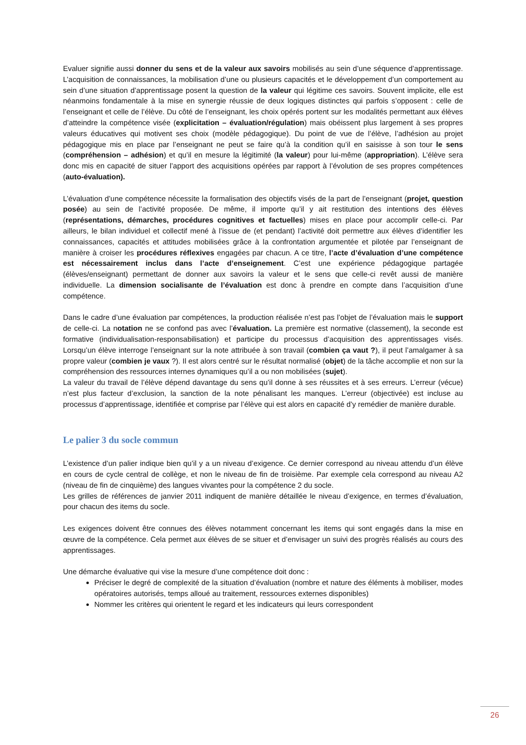Evaluer signifie aussi donner du sens et de la valeur aux savoirs mobilisés au sein d’une séquence d’apprentissage. L’acquisition de connaissances, la mobilisation d’une ou plusieurs capacités et le développement d’un comportement au sein d’une situation d’apprentissage posent la question de la valeur qui légitime ces savoirs. Souvent implicite, elle est néanmoins fondamentale à la mise en synergie réussie de deux logiques distinctes qui parfois s’opposent : celle de l’enseignant et celle de l’élève. Du côté de l’enseignant, les choix opérés portent sur les modalités permettant aux élèves d’atteindre la compétence visée (explicitation – évaluation/régulation) mais obéissent plus largement à ses propres valeurs éducatives qui motivent ses choix (modèle pédagogique). Du point de vue de l’élève, l’adhésion au projet pédagogique mis en place par l’enseignant ne peut se faire qu’à la condition qu’il en saisisse à son tour le sens (compréhension – adhésion) et qu’il en mesure la légitimité (la valeur) pour lui-même (appropriation). L’élève sera donc mis en capacité de situer l’apport des acquisitions opérées par rapport à l’évolution de ses propres compétences (auto-évaluation).
L’évaluation d’une compétence nécessite la formalisation des objectifs visés de la part de l’enseignant (projet, question posée) au sein de l’activité proposée. De même, il importe qu’il y ait restitution des intentions des élèves (représentations, démarches, procédures cognitives et factuelles) mises en place pour accomplir celle-ci. Par ailleurs, le bilan individuel et collectif mené à l’issue de (et pendant) l’activité doit permettre aux élèves d’identifier les connaissances, capacités et attitudes mobilisées grâce à la confrontation argumentée et pilotée par l’enseignant de manière à croiser les procédures réflexives engagées par chacun. A ce titre, l’acte d’évaluation d’une compétence est nécessairement inclus dans l’acte d’enseignement. C’est une expérience pédagogique partagée (élèves/enseignant) permettant de donner aux savoirs la valeur et le sens que celle-ci revêt aussi de manière individuelle. La dimension socialisante de l’évaluation est donc à prendre en compte dans l’acquisition d’une compétence.
Dans le cadre d’une évaluation par compétences, la production réalisée n’est pas l’objet de l’évaluation mais le support de celle-ci. La notation ne se confond pas avec l’évaluation. La première est normative (classement), la seconde est formative (individualisation-responsabilisation) et participe du processus d’acquisition des apprentissages visés. Lorsqu’un élève interroge l’enseignant sur la note attribuée à son travail (combien ça vaut ?), il peut l’amalgamer à sa propre valeur (combien je vaux ?). Il est alors centré sur le résultat normalisé (objet) de la tâche accomplie et non sur la compréhension des ressources internes dynamiques qu’il a ou non mobilisées (sujet).
La valeur du travail de l’élève dépend davantage du sens qu’il donne à ses réussites et à ses erreurs. L’erreur (vécue) n’est plus facteur d’exclusion, la sanction de la note pénalisant les manques. L’erreur (objectivée) est incluse au processus d’apprentissage, identifiée et comprise par l’élève qui est alors en capacité d’y remédier de manière durable.
Le palier 3 du socle commun
L’existence d’un palier indique bien qu’il y a un niveau d’exigence. Ce dernier correspond au niveau attendu d’un élève en cours de cycle central de collège, et non le niveau de fin de troisième. Par exemple cela correspond au niveau A2 (niveau de fin de cinquième) des langues vivantes pour la compétence 2 du socle.
Les grilles de références de janvier 2011 indiquent de manière détaillée le niveau d’exigence, en termes d’évaluation, pour chacun des items du socle.
Les exigences doivent être connues des élèves notamment concernant les items qui sont engagés dans la mise en œuvre de la compétence. Cela permet aux élèves de se situer et d’envisager un suivi des progrès réalisés au cours des apprentissages.
Une démarche évaluative qui vise la mesure d’une compétence doit donc :
Préciser le degré de complexité de la situation d’évaluation (nombre et nature des éléments à mobiliser, modes opératoires autorisés, temps alloué au traitement, ressources externes disponibles)
Nommer les critères qui orientent le regard et les indicateurs qui leurs correspondent
26